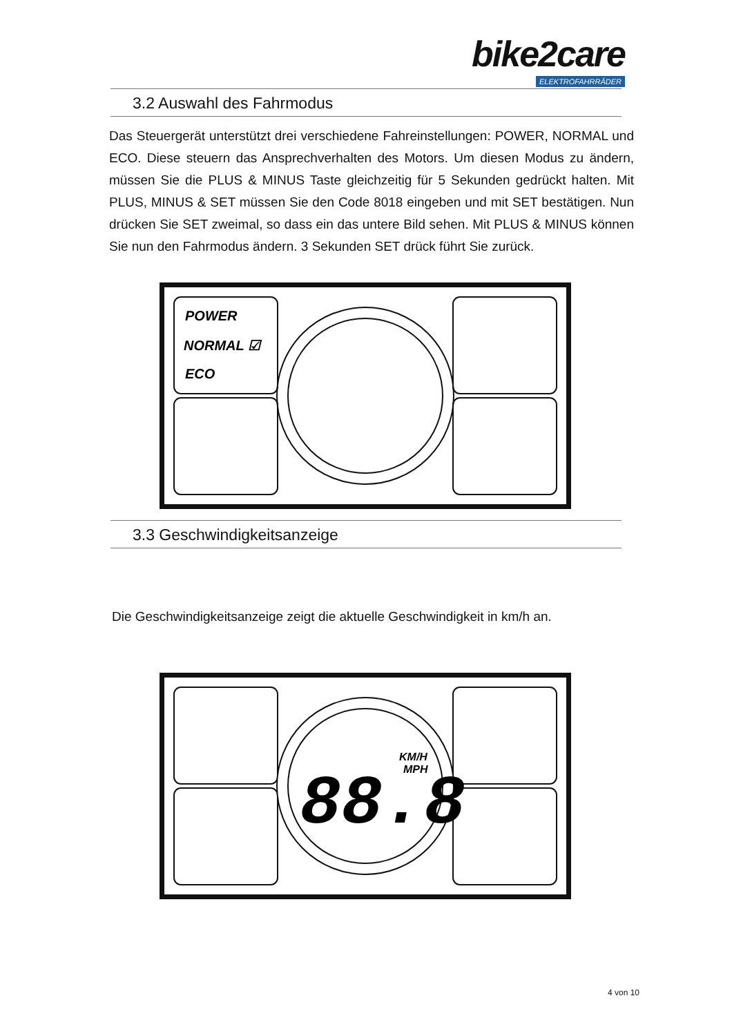bike2care
ELEKTROFAHRRÄDER
3.2 Auswahl des Fahrmodus
Das Steuergerät unterstützt drei verschiedene Fahreinstellungen: POWER, NORMAL und ECO. Diese steuern das Ansprechverhalten des Motors. Um diesen Modus zu ändern, müssen Sie die PLUS & MINUS Taste gleichzeitig für 5 Sekunden gedrückt halten. Mit PLUS, MINUS & SET müssen Sie den Code 8018 eingeben und mit SET bestätigen. Nun drücken Sie SET zweimal, so dass ein das untere Bild sehen. Mit PLUS & MINUS können Sie nun den Fahrmodus ändern. 3 Sekunden SET drück führt Sie zurück.
POWER
NORMAL ☑
ECO
3.3 Geschwindigkeitsanzeige
Die Geschwindigkeitsanzeige zeigt die aktuelle Geschwindigkeit in km/h an.
88.8
KM/H
MPH
4 von 10